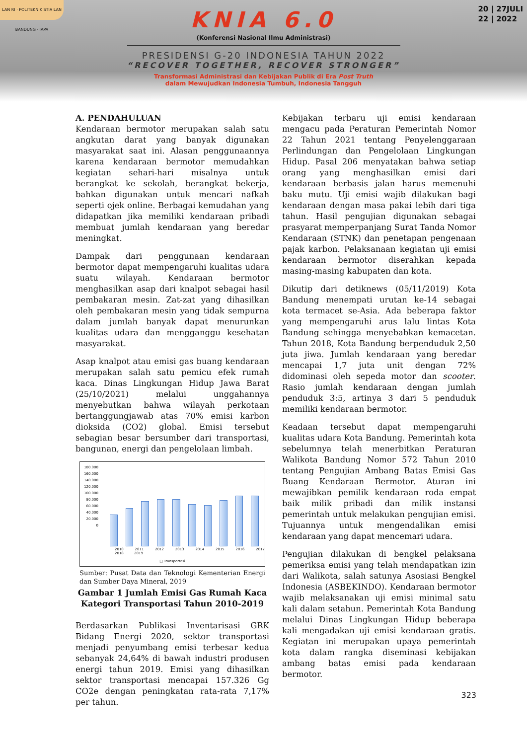LAN RI · POLITEKNIK STIA LAN BANDUNG · IAPA
20 | 27JULI
22 | 2022
KNIA 6.0
(Konferensi Nasional Ilmu Administrasi)
PRESIDENSI G-20 INDONESIA TAHUN 2022
“RECOVER TOGETHER, RECOVER STRONGER”
Transformasi Administrasi dan Kebijakan Publik di Era Post Truth
dalam Mewujudkan Indonesia Tumbuh, Indonesia Tangguh
A. PENDAHULUAN
Kendaraan bermotor merupakan salah satu angkutan darat yang banyak digunakan masyarakat saat ini. Alasan penggunaannya karena kendaraan bermotor memudahkan kegiatan sehari-hari misalnya untuk berangkat ke sekolah, berangkat bekerja, bahkan digunakan untuk mencari nafkah seperti ojek online. Berbagai kemudahan yang didapatkan jika memiliki kendaraan pribadi membuat jumlah kendaraan yang beredar meningkat.
Dampak dari penggunaan kendaraan bermotor dapat mempengaruhi kualitas udara suatu wilayah. Kendaraan bermotor menghasilkan asap dari knalpot sebagai hasil pembakaran mesin. Zat-zat yang dihasilkan oleh pembakaran mesin yang tidak sempurna dalam jumlah banyak dapat menurunkan kualitas udara dan mengganggu kesehatan masyarakat.
Asap knalpot atau emisi gas buang kendaraan merupakan salah satu pemicu efek rumah kaca. Dinas Lingkungan Hidup Jawa Barat (25/10/2021) melalui unggahannya menyebutkan bahwa wilayah perkotaan bertanggungjawab atas 70% emisi karbon dioksida (CO2) global. Emisi tersebut sebagian besar bersumber dari transportasi, bangunan, energi dan pengelolaan limbah.
180.000
160.000
140.000
120.000
100.000
80.000
60.000
40.000
20.000
0
2010 2011 2012 2013 2014 2015 2016 2017 2018 2019
□ Transportasi
Sumber: Pusat Data dan Teknologi Kementerian Energi dan Sumber Daya Mineral, 2019
Gambar 1 Jumlah Emisi Gas Rumah Kaca Kategori Transportasi Tahun 2010-2019
Berdasarkan Publikasi Inventarisasi GRK Bidang Energi 2020, sektor transportasi menjadi penyumbang emisi terbesar kedua sebanyak 24,64% di bawah industri produsen energi tahun 2019. Emisi yang dihasilkan sektor transportasi mencapai 157.326 Gg CO2e dengan peningkatan rata-rata 7,17% per tahun.
Kebijakan terbaru uji emisi kendaraan mengacu pada Peraturan Pemerintah Nomor 22 Tahun 2021 tentang Penyelenggaraan Perlindungan dan Pengelolaan Lingkungan Hidup. Pasal 206 menyatakan bahwa setiap orang yang menghasilkan emisi dari kendaraan berbasis jalan harus memenuhi baku mutu. Uji emisi wajib dilakukan bagi kendaraan dengan masa pakai lebih dari tiga tahun. Hasil pengujian digunakan sebagai prasyarat memperpanjang Surat Tanda Nomor Kendaraan (STNK) dan penetapan pengenaan pajak karbon. Pelaksanaan kegiatan uji emisi kendaraan bermotor diserahkan kepada masing-masing kabupaten dan kota.
Dikutip dari detiknews (05/11/2019) Kota Bandung menempati urutan ke-14 sebagai kota termacet se-Asia. Ada beberapa faktor yang mempengaruhi arus lalu lintas Kota Bandung sehingga menyebabkan kemacetan. Tahun 2018, Kota Bandung berpenduduk 2,50 juta jiwa. Jumlah kendaraan yang beredar mencapai 1,7 juta unit dengan 72% didominasi oleh sepeda motor dan scooter. Rasio jumlah kendaraan dengan jumlah penduduk 3:5, artinya 3 dari 5 penduduk memiliki kendaraan bermotor.
Keadaan tersebut dapat mempengaruhi kualitas udara Kota Bandung. Pemerintah kota sebelumnya telah menerbitkan Peraturan Walikota Bandung Nomor 572 Tahun 2010 tentang Pengujian Ambang Batas Emisi Gas Buang Kendaraan Bermotor. Aturan ini mewajibkan pemilik kendaraan roda empat baik milik pribadi dan milik instansi pemerintah untuk melakukan pengujian emisi. Tujuannya untuk mengendalikan emisi kendaraan yang dapat mencemari udara.
Pengujian dilakukan di bengkel pelaksana pemeriksa emisi yang telah mendapatkan izin dari Walikota, salah satunya Asosiasi Bengkel Indonesia (ASBEKINDO). Kendaraan bermotor wajib melaksanakan uji emisi minimal satu kali dalam setahun. Pemerintah Kota Bandung melalui Dinas Lingkungan Hidup beberapa kali mengadakan uji emisi kendaraan gratis. Kegiatan ini merupakan upaya pemerintah kota dalam rangka diseminasi kebijakan ambang batas emisi pada kendaraan bermotor.
323